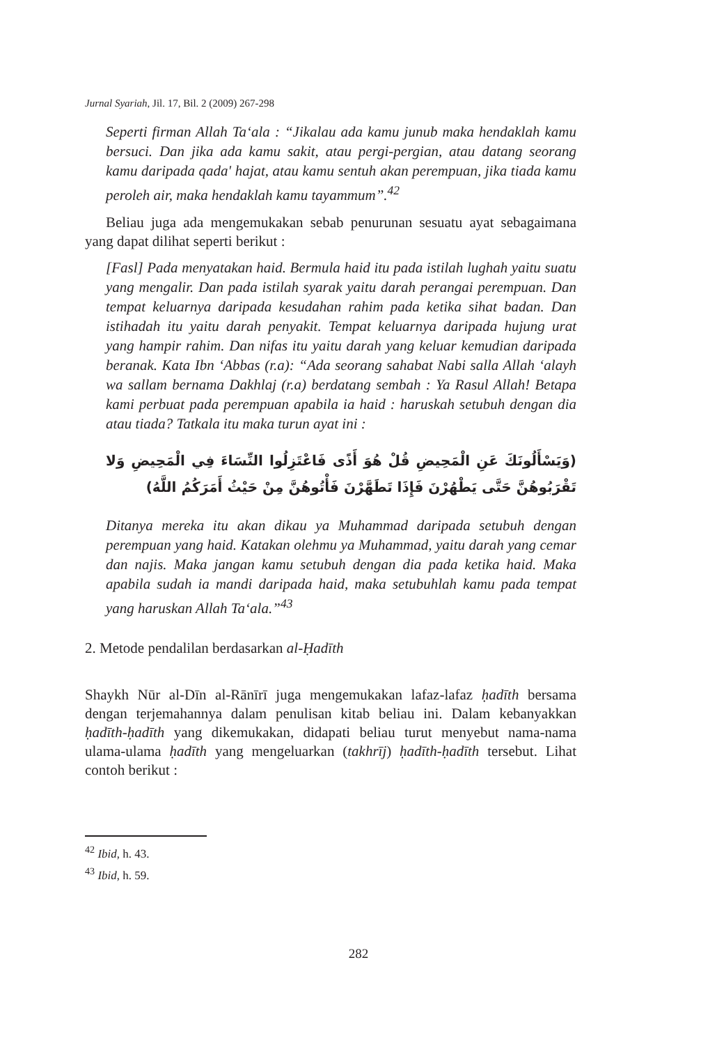Jurnal Syariah, Jil. 17, Bil. 2 (2009) 267-298
Seperti firman Allah Ta‘ala : “Jikalau ada kamu junub maka hendaklah kamu bersuci. Dan jika ada kamu sakit, atau pergi-pergian, atau datang seorang kamu daripada qada' hajat, atau kamu sentuh akan perempuan, jika tiada kamu peroleh air, maka hendaklah kamu tayammum”.<sup>42</sup>
Beliau juga ada mengemukakan sebab penurunan sesuatu ayat sebagaimana yang dapat dilihat seperti berikut :
[Fasl] Pada menyatakan haid. Bermula haid itu pada istilah lughah yaitu suatu yang mengalir. Dan pada istilah syarak yaitu darah perangai perempuan. Dan tempat keluarnya daripada kesudahan rahim pada ketika sihat badan. Dan istihadah itu yaitu darah penyakit. Tempat keluarnya daripada hujung urat yang hampir rahim. Dan nifas itu yaitu darah yang keluar kemudian daripada beranak. Kata Ibn ‘Abbas (r.a): “Ada seorang sahabat Nabi salla Allah ‘alayh wa sallam bernama Dakhlaj (r.a) berdatang sembah : Ya Rasul Allah! Betapa kami perbuat pada perempuan apabila ia haid : haruskah setubuh dengan dia atau tiada? Tatkala itu maka turun ayat ini :
(وَيَسْأَلُونَكَ عَنِ الْمَحِيضِ قُلْ هُوَ أَذًى فَاعْتَزِلُوا النِّسَاءَ فِي الْمَحِيضِ وَلا تَقْرَبُوهُنَّ حَتَّى يَطْهُرْنَ فَإِذَا تَطَهَّرْنَ فَأْتُوهُنَّ مِنْ حَيْثُ أَمَرَكُمُ اللَّهُ)
Ditanya mereka itu akan dikau ya Muhammad daripada setubuh dengan perempuan yang haid. Katakan olehmu ya Muhammad, yaitu darah yang cemar dan najis. Maka jangan kamu setubuh dengan dia pada ketika haid. Maka apabila sudah ia mandi daripada haid, maka setubuhlah kamu pada tempat yang haruskan Allah Ta‘ala.”<sup>43</sup>
2. Metode pendalilan berdasarkan al-Ḥadīth
Shaykh Nūr al-Dīn al-Rānīrī juga mengemukakan lafaz-lafaz ḥadīth bersama dengan terjemahannya dalam penulisan kitab beliau ini. Dalam kebanyakkan ḥadīth-ḥadīth yang dikemukakan, didapati beliau turut menyebut nama-nama ulama-ulama ḥadīth yang mengeluarkan (takhrīj) ḥadīth-ḥadīth tersebut. Lihat contoh berikut :
<sup>42</sup> Ibid, h. 43.
<sup>43</sup> Ibid, h. 59.
282